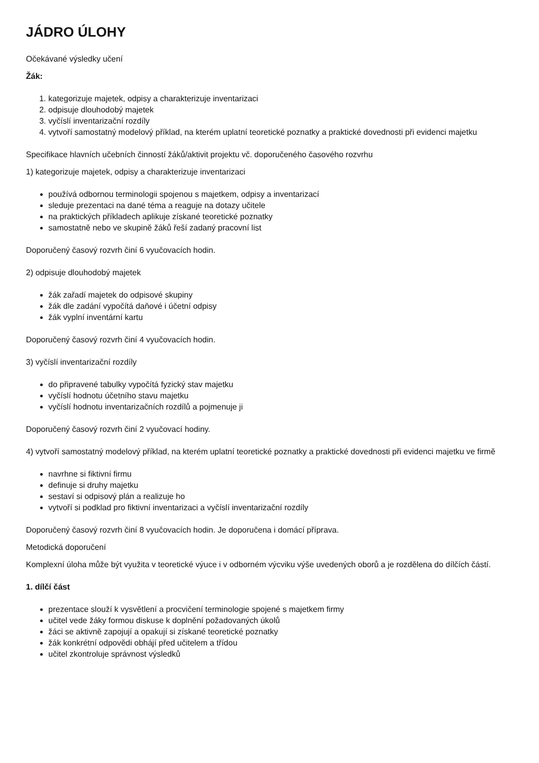JÁDRO ÚLOHY
Očekávané výsledky učení
Žák:
1. kategorizuje majetek, odpisy a charakterizuje inventarizaci
2. odpisuje dlouhodobý majetek
3. vyčíslí inventarizační rozdíly
4. vytvoří samostatný modelový příklad, na kterém uplatní teoretické poznatky a praktické dovednosti při evidenci majetku
Specifikace hlavních učebních činností žáků/aktivit projektu vč. doporučeného časového rozvrhu
1) kategorizuje majetek, odpisy a charakterizuje inventarizaci
používá odbornou terminologii spojenou s majetkem, odpisy a inventarizací
sleduje prezentaci na dané téma a reaguje na dotazy učitele
na praktických příkladech aplikuje získané teoretické poznatky
samostatně nebo ve skupině žáků řeší zadaný pracovní list
Doporučený časový rozvrh činí 6 vyučovacích hodin.
2) odpisuje dlouhodobý majetek
žák zařadí majetek do odpisové skupiny
žák dle zadání vypočítá daňové i účetní odpisy
žák vyplní inventární kartu
Doporučený časový rozvrh činí 4 vyučovacích hodin.
3) vyčíslí inventarizační rozdíly
do připravené tabulky vypočítá fyzický stav majetku
vyčíslí hodnotu účetního stavu majetku
vyčíslí hodnotu inventarizačních rozdílů a pojmenuje ji
Doporučený časový rozvrh činí 2 vyučovací hodiny.
4) vytvoří samostatný modelový příklad, na kterém uplatní teoretické poznatky a praktické dovednosti při evidenci majetku ve firmě
navrhne si fiktivní firmu
definuje si druhy majetku
sestaví si odpisový plán a realizuje ho
vytvoří si podklad pro fiktivní inventarizaci a vyčíslí inventarizační rozdíly
Doporučený časový rozvrh činí 8 vyučovacích hodin. Je doporučena i domácí příprava.
Metodická doporučení
Komplexní úloha může být využita v teoretické výuce i v odborném výcviku výše uvedených oborů a je rozdělena do dílčích částí.
1. dílčí část
prezentace slouží k vysvětlení a procvičení terminologie spojené s majetkem firmy
učitel vede žáky formou diskuse k doplnění požadovaných úkolů
žáci se aktivně zapojují a opakují si získané teoretické poznatky
žák konkrétní odpovědi obhájí před učitelem a třídou
učitel zkontroluje správnost výsledků